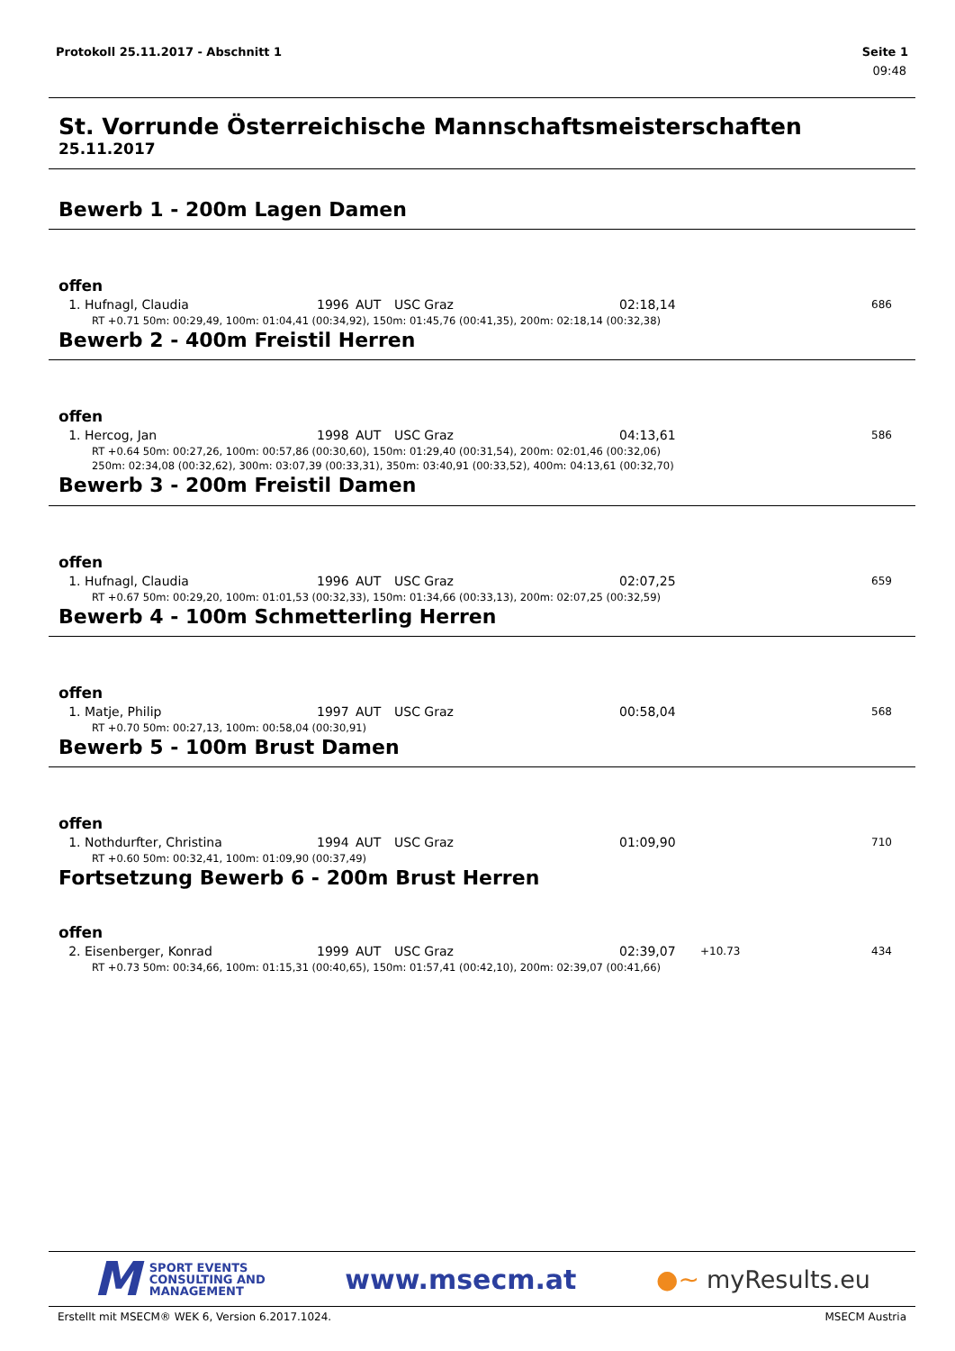Protokoll 25.11.2017 - Abschnitt 1 Seite 1
09:48
St. Vorrunde Österreichische Mannschaftsmeisterschaften
25.11.2017
Bewerb 1 - 200m Lagen Damen
offen
| 1. | Hufnagl, Claudia | 1996 | AUT | USC Graz | 02:18,14 | | 686 |
| RT +0.71 50m: 00:29,49, 100m: 01:04,41 (00:34,92), 150m: 01:45,76 (00:41,35), 200m: 02:18,14 (00:32,38) | | | | | | | |
Bewerb 2 - 400m Freistil Herren
offen
| 1. | Hercog, Jan | 1998 | AUT | USC Graz | 04:13,61 | | 586 |
| RT +0.64 50m: 00:27,26, 100m: 00:57,86 (00:30,60), 150m: 01:29,40 (00:31,54), 200m: 02:01,46 (00:32,06) 250m: 02:34,08 (00:32,62), 300m: 03:07,39 (00:33,31), 350m: 03:40,91 (00:33,52), 400m: 04:13,61 (00:32,70) | | | | | | | |
Bewerb 3 - 200m Freistil Damen
offen
| 1. | Hufnagl, Claudia | 1996 | AUT | USC Graz | 02:07,25 | | 659 |
| RT +0.67 50m: 00:29,20, 100m: 01:01,53 (00:32,33), 150m: 01:34,66 (00:33,13), 200m: 02:07,25 (00:32,59) | | | | | | | |
Bewerb 4 - 100m Schmetterling Herren
offen
| 1. | Matje, Philip | 1997 | AUT | USC Graz | 00:58,04 | | 568 |
| RT +0.70 50m: 00:27,13, 100m: 00:58,04 (00:30,91) | | | | | | | |
Bewerb 5 - 100m Brust Damen
offen
| 1. | Nothdurfter, Christina | 1994 | AUT | USC Graz | 01:09,90 | | 710 |
| RT +0.60 50m: 00:32,41, 100m: 01:09,90 (00:37,49) | | | | | | | |
Fortsetzung Bewerb 6 - 200m Brust Herren
offen
| 2. | Eisenberger, Konrad | 1999 | AUT | USC Graz | 02:39,07 | +10.73 | 434 |
| RT +0.73 50m: 00:34,66, 100m: 01:15,31 (00:40,65), 150m: 01:57,41 (00:42,10), 200m: 02:39,07 (00:41,66) | | | | | | | |
M SPORT EVENTS
CONSULTING AND
MANAGEMENT
www.msecm.at ●~ myResults.eu
Erstellt mit MSECM® WEK 6, Version 6.2017.1024. MSECM Austria